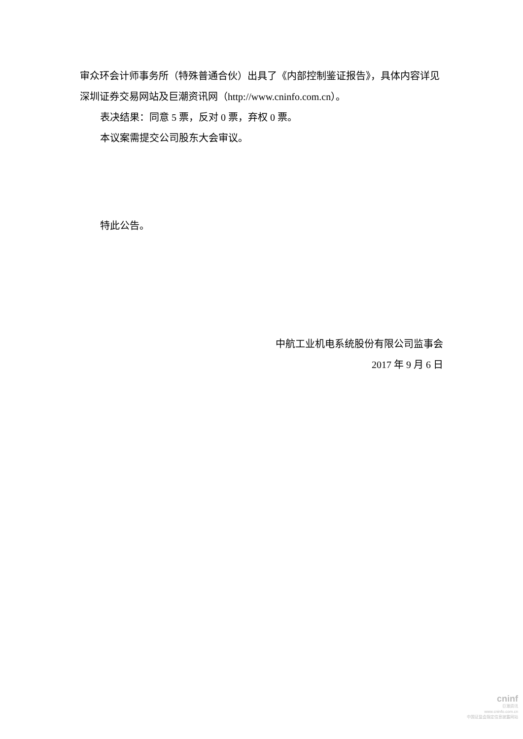审众环会计师事务所（特殊普通合伙）出具了《内部控制鉴证报告》，具体内容详见深圳证券交易网站及巨潮资讯网（http://www.cninfo.com.cn）。
表决结果：同意 5 票，反对 0 票，弃权 0 票。
本议案需提交公司股东大会审议。
特此公告。
中航工业机电系统股份有限公司监事会
2017 年 9 月 6 日
cninf
巨潮资讯
www.cninfo.com.cn
中国证监会指定信息披露网站